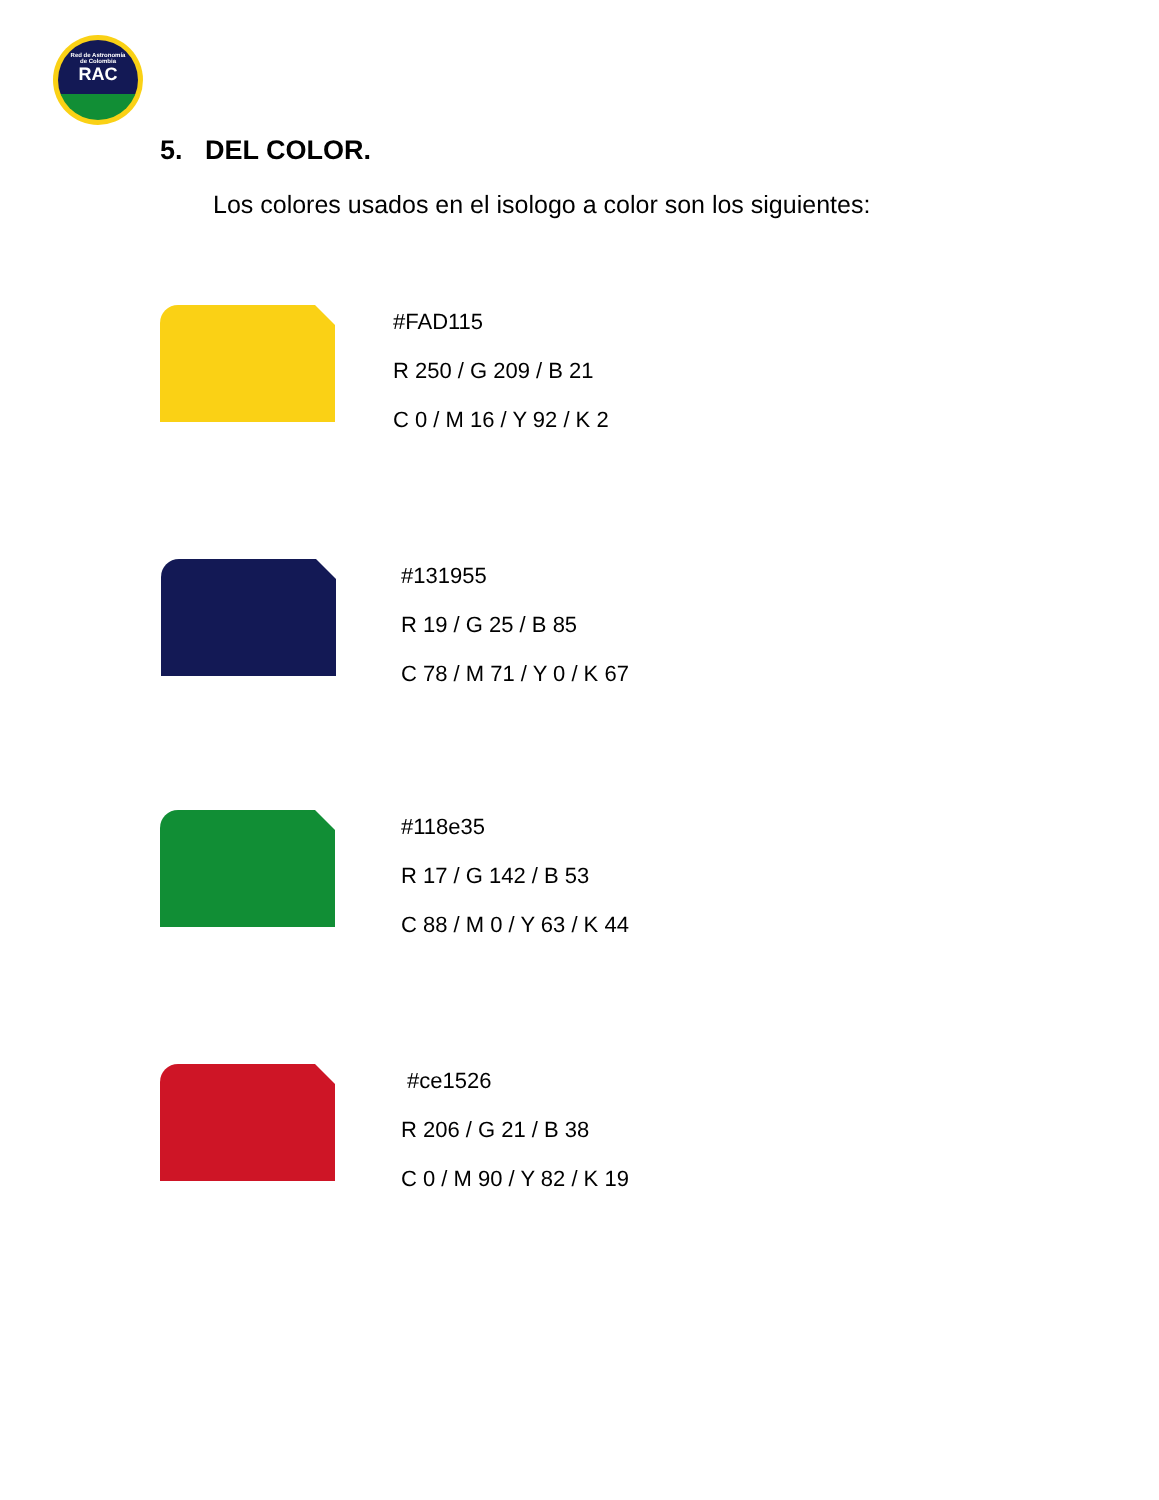Red de Astronomía
de Colombia
RAC
5. DEL COLOR.
Los colores usados en el isologo a color son los siguientes:
#FAD115
R 250 / G 209 / B 21
C 0 / M 16 / Y 92 / K 2
#131955
R 19 / G 25 / B 85
C 78 / M 71 / Y 0 / K 67
#118e35
R 17 / G 142 / B 53
C 88 / M 0 / Y 63 / K 44
#ce1526
R 206 / G 21 / B 38
C 0 / M 90 / Y 82 / K 19